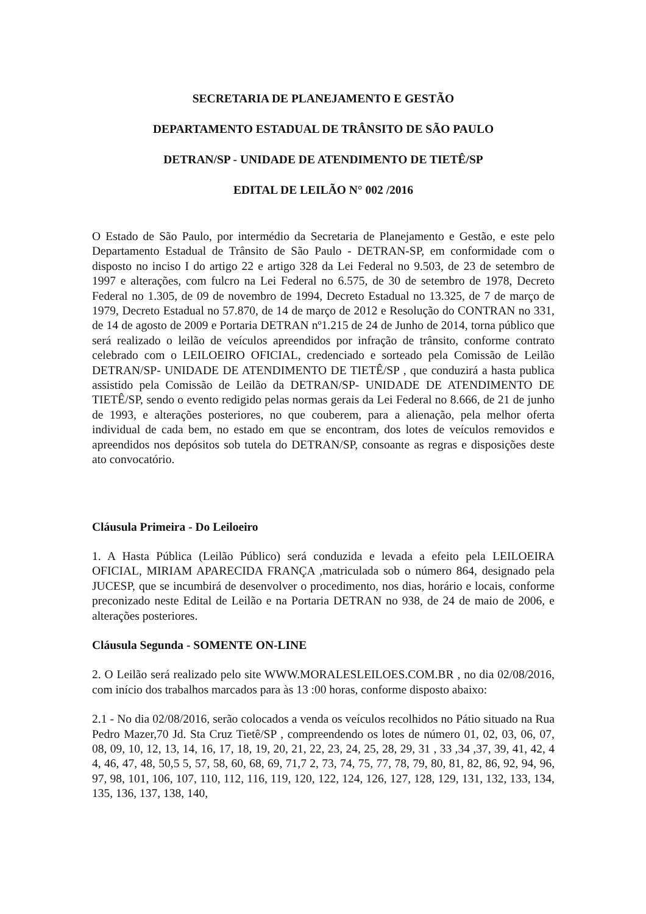SECRETARIA DE PLANEJAMENTO E GESTÃO
DEPARTAMENTO ESTADUAL DE TRÂNSITO DE SÃO PAULO
DETRAN/SP - UNIDADE DE ATENDIMENTO DE TIETÊ/SP
EDITAL DE LEILÃO N° 002 /2016
O Estado de São Paulo, por intermédio da Secretaria de Planejamento e Gestão, e este pelo Departamento Estadual de Trânsito de São Paulo - DETRAN-SP, em conformidade com o disposto no inciso I do artigo 22 e artigo 328 da Lei Federal no 9.503, de 23 de setembro de 1997 e alterações, com fulcro na Lei Federal no 6.575, de 30 de setembro de 1978, Decreto Federal no 1.305, de 09 de novembro de 1994, Decreto Estadual no 13.325, de 7 de março de 1979, Decreto Estadual no 57.870, de 14 de março de 2012 e Resolução do CONTRAN no 331, de 14 de agosto de 2009 e Portaria DETRAN nº1.215 de 24 de Junho de 2014, torna público que será realizado o leilão de veículos apreendidos por infração de trânsito, conforme contrato celebrado com o LEILOEIRO OFICIAL, credenciado e sorteado pela Comissão de Leilão DETRAN/SP- UNIDADE DE ATENDIMENTO DE TIETÊ/SP , que conduzirá a hasta publica assistido pela Comissão de Leilão da DETRAN/SP- UNIDADE DE ATENDIMENTO DE TIETÊ/SP, sendo o evento redigido pelas normas gerais da Lei Federal no 8.666, de 21 de junho de 1993, e alterações posteriores, no que couberem, para a alienação, pela melhor oferta individual de cada bem, no estado em que se encontram, dos lotes de veículos removidos e apreendidos nos depósitos sob tutela do DETRAN/SP, consoante as regras e disposições deste ato convocatório.
Cláusula Primeira - Do Leiloeiro
1. A Hasta Pública (Leilão Público) será conduzida e levada a efeito pela LEILOEIRA OFICIAL, MIRIAM APARECIDA FRANÇA ,matriculada sob o número 864, designado pela JUCESP, que se incumbirá de desenvolver o procedimento, nos dias, horário e locais, conforme preconizado neste Edital de Leilão e na Portaria DETRAN no 938, de 24 de maio de 2006, e alterações posteriores.
Cláusula Segunda - SOMENTE ON-LINE
2. O Leilão será realizado pelo site WWW.MORALESLEILOES.COM.BR , no dia 02/08/2016, com início dos trabalhos marcados para às 13 :00 horas, conforme disposto abaixo:
2.1 - No dia 02/08/2016, serão colocados a venda os veículos recolhidos no Pátio situado na Rua Pedro Mazer,70 Jd. Sta Cruz Tietê/SP , compreendendo os lotes de número 01, 02, 03, 06, 07, 08, 09, 10, 12, 13, 14, 16, 17, 18, 19, 20, 21, 22, 23, 24, 25, 28, 29, 31 , 33 ,34 ,37, 39, 41, 42, 4 4, 46, 47, 48, 50,5 5, 57, 58, 60, 68, 69, 71,7 2, 73, 74, 75, 77, 78, 79, 80, 81, 82, 86, 92, 94, 96, 97, 98, 101, 106, 107, 110, 112, 116, 119, 120, 122, 124, 126, 127, 128, 129, 131, 132, 133, 134, 135, 136, 137, 138, 140,